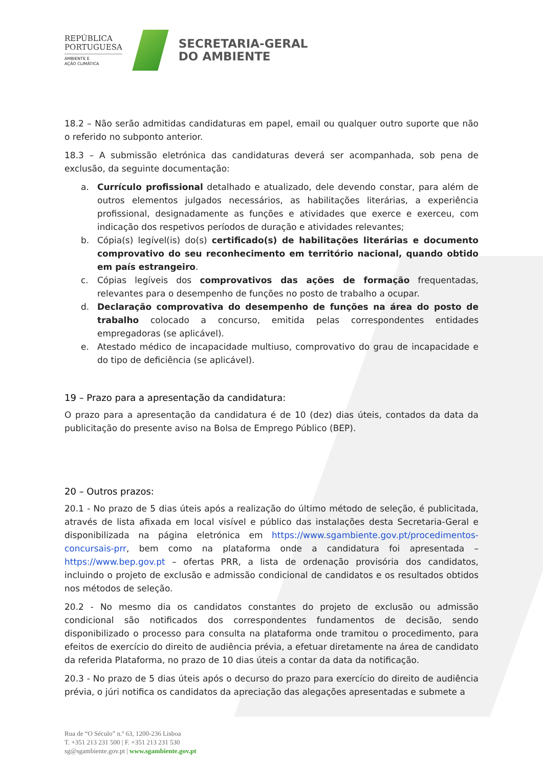REPÚBLICA
PORTUGUESA
AMBIENTE E
AÇÃO CLIMÁTICA
SECRETARIA-GERAL
DO AMBIENTE
18.2 – Não serão admitidas candidaturas em papel, email ou qualquer outro suporte que não o referido no subponto anterior.
18.3 – A submissão eletrónica das candidaturas deverá ser acompanhada, sob pena de exclusão, da seguinte documentação:
a. Currículo profissional detalhado e atualizado, dele devendo constar, para além de outros elementos julgados necessários, as habilitações literárias, a experiência profissional, designadamente as funções e atividades que exerce e exerceu, com indicação dos respetivos períodos de duração e atividades relevantes;
b. Cópia(s) legível(is) do(s) certificado(s) de habilitações literárias e documento comprovativo do seu reconhecimento em território nacional, quando obtido em país estrangeiro.
c. Cópias legíveis dos comprovativos das ações de formação frequentadas, relevantes para o desempenho de funções no posto de trabalho a ocupar.
d. Declaração comprovativa do desempenho de funções na área do posto de trabalho colocado a concurso, emitida pelas correspondentes entidades empregadoras (se aplicável).
e. Atestado médico de incapacidade multiuso, comprovativo do grau de incapacidade e do tipo de deficiência (se aplicável).
19 – Prazo para a apresentação da candidatura:
O prazo para a apresentação da candidatura é de 10 (dez) dias úteis, contados da data da publicitação do presente aviso na Bolsa de Emprego Público (BEP).
20 – Outros prazos:
20.1 - No prazo de 5 dias úteis após a realização do último método de seleção, é publicitada, através de lista afixada em local visível e público das instalações desta Secretaria-Geral e disponibilizada na página eletrónica em https://www.sgambiente.gov.pt/procedimentos-concursais-prr, bem como na plataforma onde a candidatura foi apresentada – https://www.bep.gov.pt – ofertas PRR, a lista de ordenação provisória dos candidatos, incluindo o projeto de exclusão e admissão condicional de candidatos e os resultados obtidos nos métodos de seleção.
20.2 - No mesmo dia os candidatos constantes do projeto de exclusão ou admissão condicional são notificados dos correspondentes fundamentos de decisão, sendo disponibilizado o processo para consulta na plataforma onde tramitou o procedimento, para efeitos de exercício do direito de audiência prévia, a efetuar diretamente na área de candidato da referida Plataforma, no prazo de 10 dias úteis a contar da data da notificação.
20.3 - No prazo de 5 dias úteis após o decurso do prazo para exercício do direito de audiência prévia, o júri notifica os candidatos da apreciação das alegações apresentadas e submete a
Rua de “O Século” n.º 63, 1200-236 Lisboa
T. +351 213 231 500 | F. +351 213 231 530
sg@sgambiente.gov.pt | www.sgambiente.gov.pt